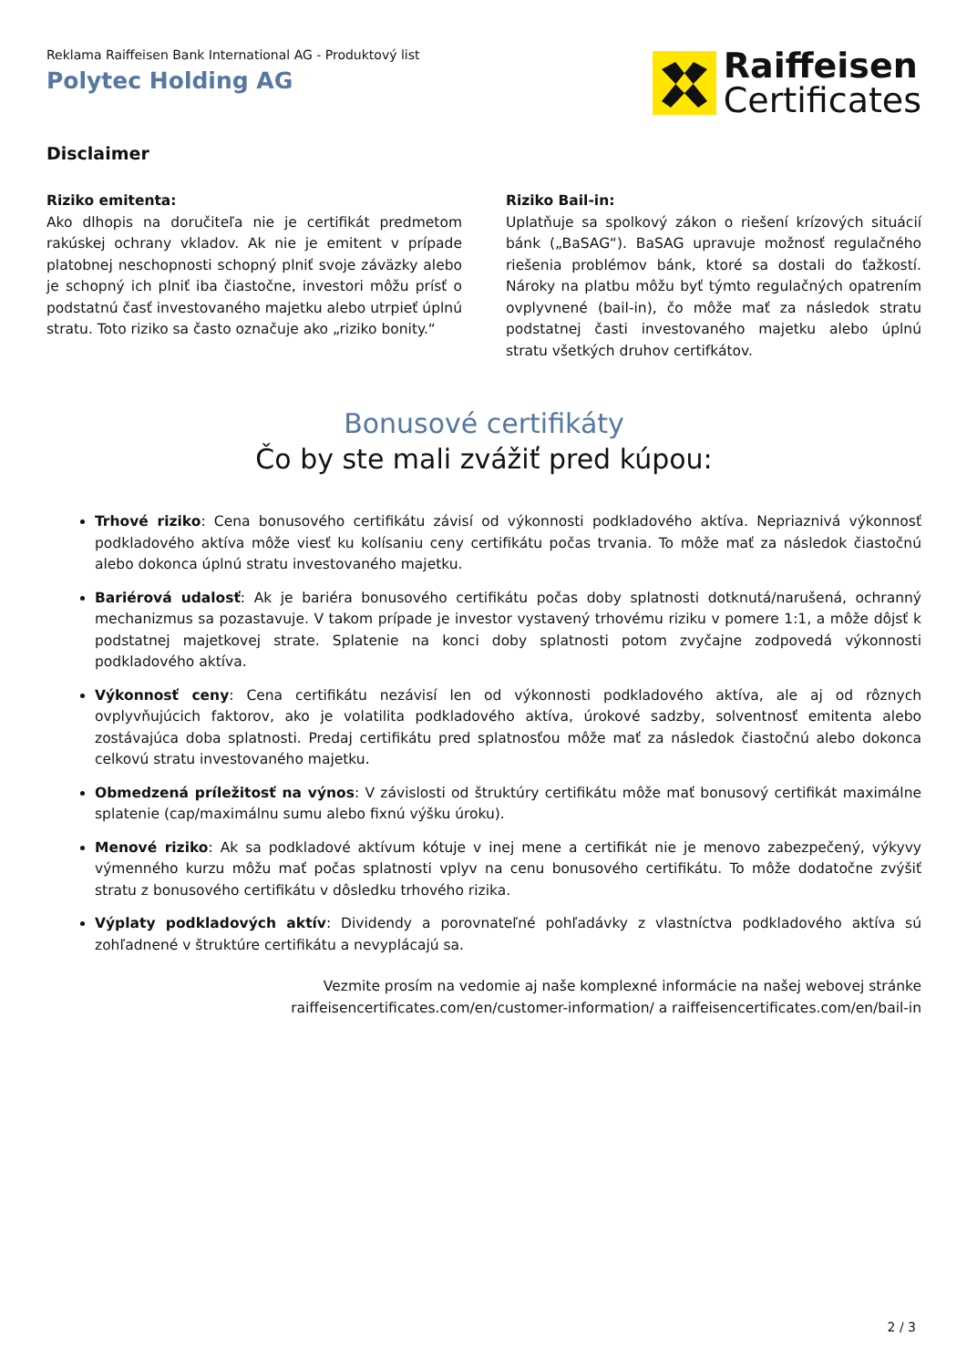Reklama Raiffeisen Bank International AG - Produktový list
Polytec Holding AG
Raiffeisen
Certificates
Disclaimer
Riziko emitenta:
Ako dlhopis na doručiteľa nie je certifikát predmetom rakúskej ochrany vkladov. Ak nie je emitent v prípade platobnej neschopnosti schopný plniť svoje záväzky alebo je schopný ich plniť iba čiastočne, investori môžu prísť o podstatnú časť investovaného majetku alebo utrpieť úplnú stratu. Toto riziko sa často označuje ako „riziko bonity.“
Riziko Bail-in:
Uplatňuje sa spolkový zákon o riešení krízových situácií bánk („BaSAG“). BaSAG upravuje možnosť regulačného riešenia problémov bánk, ktoré sa dostali do ťažkostí. Nároky na platbu môžu byť týmto regulačných opatrením ovplyvnené (bail-in), čo môže mať za následok stratu podstatnej časti investovaného majetku alebo úplnú stratu všetkých druhov certifkátov.
Bonusové certifikáty
Čo by ste mali zvážiť pred kúpou:
Trhové riziko: Cena bonusového certifikátu závisí od výkonnosti podkladového aktíva. Nepriaznivá výkonnosť podkladového aktíva môže viesť ku kolísaniu ceny certifikátu počas trvania. To môže mať za následok čiastočnú alebo dokonca úplnú stratu investovaného majetku.
Bariérová udalosť: Ak je bariéra bonusového certifikátu počas doby splatnosti dotknutá/narušená, ochranný mechanizmus sa pozastavuje. V takom prípade je investor vystavený trhovému riziku v pomere 1:1, a môže dôjsť k podstatnej majetkovej strate. Splatenie na konci doby splatnosti potom zvyčajne zodpovedá výkonnosti podkladového aktíva.
Výkonnosť ceny: Cena certifikátu nezávisí len od výkonnosti podkladového aktíva, ale aj od rôznych ovplyvňujúcich faktorov, ako je volatilita podkladového aktíva, úrokové sadzby, solventnosť emitenta alebo zostávajúca doba splatnosti. Predaj certifikátu pred splatnosťou môže mať za následok čiastočnú alebo dokonca celkovú stratu investovaného majetku.
Obmedzená príležitosť na výnos: V závislosti od štruktúry certifikátu môže mať bonusový certifikát maximálne splatenie (cap/maximálnu sumu alebo fixnú výšku úroku).
Menové riziko: Ak sa podkladové aktívum kótuje v inej mene a certifikát nie je menovo zabezpečený, výkyvy výmenného kurzu môžu mať počas splatnosti vplyv na cenu bonusového certifikátu. To môže dodatočne zvýšiť stratu z bonusového certifikátu v dôsledku trhového rizika.
Výplaty podkladových aktív: Dividendy a porovnateľné pohľadávky z vlastníctva podkladového aktíva sú zohľadnené v štruktúre certifikátu a nevyplácajú sa.
Vezmite prosím na vedomie aj naše komplexné informácie na našej webovej stránke
raiffeisencertificates.com/en/customer-information/ a raiffeisencertificates.com/en/bail-in
2 / 3